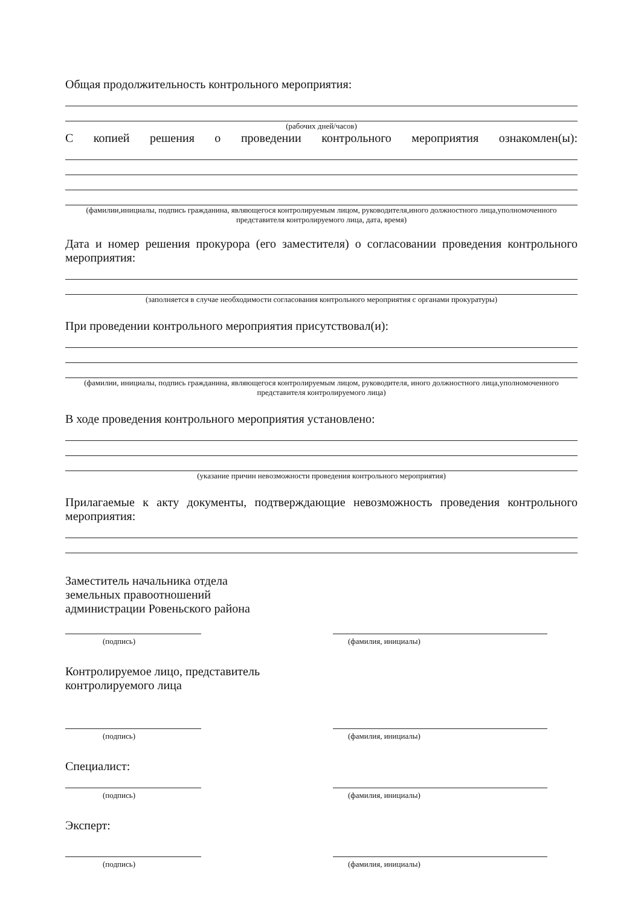Общая продолжительность контрольного мероприятия:
(рабочих дней/часов)
С копией решения о проведении контрольного мероприятия ознакомлен(ы):
(фамилии,инициалы, подпись гражданина, являющегося контролируемым лицом, руководителя,иного должностного лица,уполномоченного представителя контролируемого лица, дата, время)
Дата и номер решения прокурора (его заместителя) о согласовании проведения контрольного мероприятия:
(заполняется в случае необходимости согласования контрольного мероприятия с органами прокуратуры)
При проведении контрольного мероприятия присутствовал(и):
(фамилии, инициалы, подпись гражданина, являющегося контролируемым лицом, руководителя, иного должностного лица,уполномоченного представителя контролируемого лица)
В ходе проведения контрольного мероприятия установлено:
(указание причин невозможности проведения контрольного мероприятия)
Прилагаемые к акту документы, подтверждающие невозможность проведения контрольного мероприятия:
Заместитель начальника отдела
земельных правоотношений
администрации Ровеньского района
(подпись) (фамилия, инициалы)
Контролируемое лицо, представитель
контролируемого лица
(подпись) (фамилия, инициалы)
Специалист:
(подпись) (фамилия, инициалы)
Эксперт:
(подпись) (фамилия, инициалы)